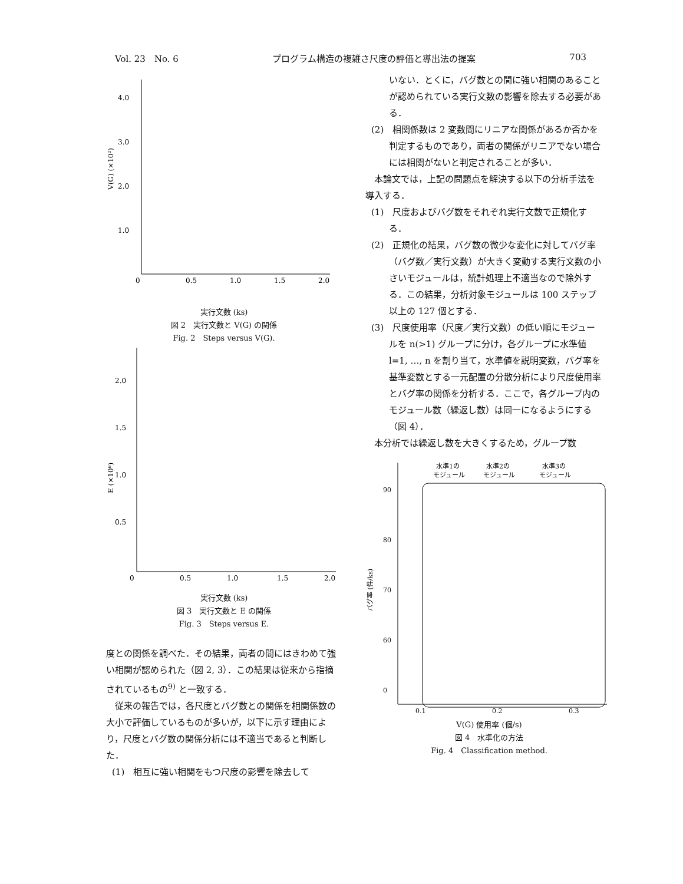Vol. 23　No. 6 プログラム構造の複雑さ尺度の評価と導出法の提案 703
4.0
3.0
2.0
1.0
0
0.5
1.0
1.5
2.0
V(G) (×10²)
実行文数 (ks)
図 2　実行文数と V(G) の関係
Fig. 2　Steps versus V(G).
2.0
1.5
1.0
0.5
0
0.5
1.0
1.5
2.0
E (×10⁶)
実行文数 (ks)
図 3　実行文数と E の関係
Fig. 3　Steps versus E.
度との関係を調べた．その結果，両者の間にはきわめて強い相関が認められた（図 2, 3）．この結果は従来から指摘されているもの<sup>9)</sup> と一致する．
　従来の報告では，各尺度とバグ数との関係を相関係数の大小で評価しているものが多いが，以下に示す理由により，尺度とバグ数の関係分析には不適当であると判断した．
(1)　相互に強い相関をもつ尺度の影響を除去して
いない．とくに，バグ数との間に強い相関のあることが認められている実行文数の影響を除去する必要がある．
(2)　相関係数は 2 変数間にリニアな関係があるか否かを判定するものであり，両者の関係がリニアでない場合には相関がないと判定されることが多い．
　本論文では，上記の問題点を解決する以下の分析手法を導入する．
(1)　尺度およびバグ数をそれぞれ実行文数で正規化する．
(2)　正規化の結果，バグ数の微少な変化に対してバグ率（バグ数／実行文数）が大きく変動する実行文数の小さいモジュールは，統計処理上不適当なので除外する．この結果，分析対象モジュールは 100 ステップ以上の 127 個とする．
(3)　尺度使用率（尺度／実行文数）の低い順にモジュールを n(>1) グループに分け，各グループに水準値 l=1, …, n を割り当て，水準値を説明変数，バグ率を基準変数とする一元配置の分散分析により尺度使用率とバグ率の関係を分析する．ここで，各グループ内のモジュール数（繰返し数）は同一になるようにする（図 4）．
　本分析では繰返し数を大きくするため，グループ数
水準1の
水準2の
水準3の
モジュール
モジュール
モジュール
90
80
70
60
0
0.1
0.2
0.3
バグ率 (件/ks)
V(G) 使用率 (個/s)
図 4　水準化の方法
Fig. 4　Classification method.